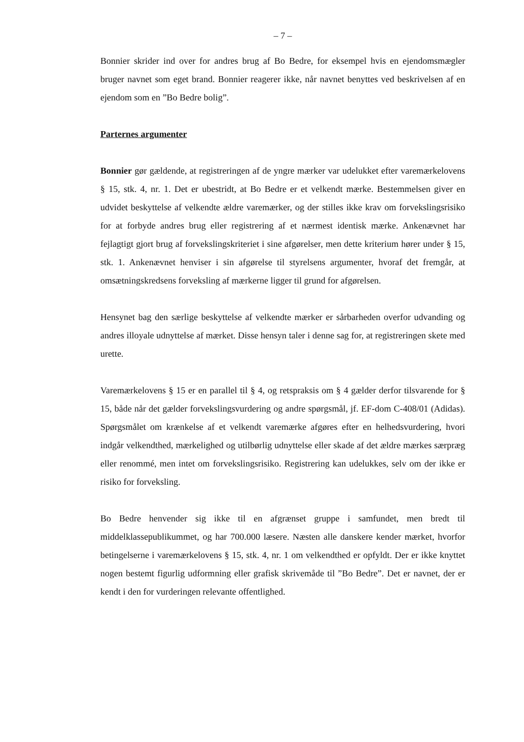– 7 –
Bonnier skrider ind over for andres brug af Bo Bedre, for eksempel hvis en ejendomsmægler bruger navnet som eget brand. Bonnier reagerer ikke, når navnet benyttes ved beskrivelsen af en ejendom som en ”Bo Bedre bolig”.
Parternes argumenter
Bonnier gør gældende, at registreringen af de yngre mærker var udelukket efter varemærkelovens § 15, stk. 4, nr. 1. Det er ubestridt, at Bo Bedre er et velkendt mærke. Bestemmelsen giver en udvidet beskyttelse af velkendte ældre varemærker, og der stilles ikke krav om forvekslingsrisiko for at forbyde andres brug eller registrering af et nærmest identisk mærke. Ankenævnet har fejlagtigt gjort brug af forvekslingskriteriet i sine afgørelser, men dette kriterium hører under § 15, stk. 1. Ankenævnet henviser i sin afgørelse til styrelsens argumenter, hvoraf det fremgår, at omsætningskredsens forveksling af mærkerne ligger til grund for afgørelsen.
Hensynet bag den særlige beskyttelse af velkendte mærker er sårbarheden overfor udvanding og andres illoyale udnyttelse af mærket. Disse hensyn taler i denne sag for, at registreringen skete med urette.
Varemærkelovens § 15 er en parallel til § 4, og retspraksis om § 4 gælder derfor tilsvarende for § 15, både når det gælder forvekslingsvurdering og andre spørgsmål, jf. EF-dom C-408/01 (Adidas). Spørgsmålet om krænkelse af et velkendt varemærke afgøres efter en helhedsvurdering, hvori indgår velkendthed, mærkelighed og utilbørlig udnyttelse eller skade af det ældre mærkes særpræg eller renommé, men intet om forvekslingsrisiko. Registrering kan udelukkes, selv om der ikke er risiko for forveksling.
Bo Bedre henvender sig ikke til en afgrænset gruppe i samfundet, men bredt til middelklassepublikummet, og har 700.000 læsere. Næsten alle danskere kender mærket, hvorfor betingelserne i varemærkelovens § 15, stk. 4, nr. 1 om velkendthed er opfyldt. Der er ikke knyttet nogen bestemt figurlig udformning eller grafisk skrivemåde til ”Bo Bedre”. Det er navnet, der er kendt i den for vurderingen relevante offentlighed.